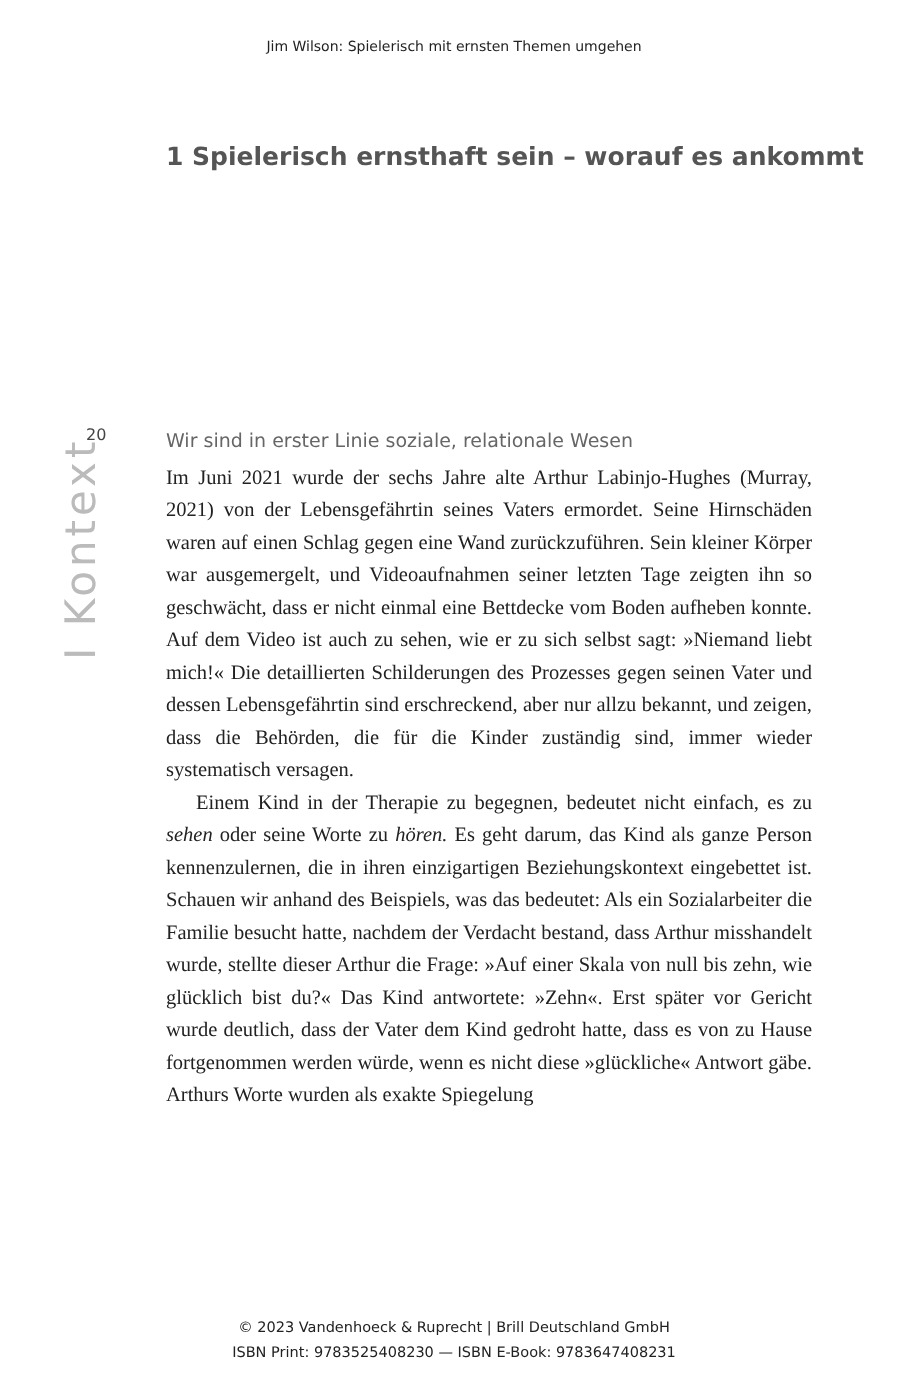Jim Wilson: Spielerisch mit ernsten Themen umgehen
1 Spielerisch ernsthaft sein – worauf es ankommt
20
I Kontext
Wir sind in erster Linie soziale, relationale Wesen
Im Juni 2021 wurde der sechs Jahre alte Arthur Labinjo-Hughes (Murray, 2021) von der Lebensgefährtin seines Vaters ermordet. Seine Hirnschäden waren auf einen Schlag gegen eine Wand zurückzuführen. Sein kleiner Körper war ausgemergelt, und Videoaufnahmen seiner letzten Tage zeigten ihn so geschwächt, dass er nicht einmal eine Bettdecke vom Boden aufheben konnte. Auf dem Video ist auch zu sehen, wie er zu sich selbst sagt: »Niemand liebt mich!« Die detaillierten Schilderungen des Prozesses gegen seinen Vater und dessen Lebensgefährtin sind erschreckend, aber nur allzu bekannt, und zeigen, dass die Behörden, die für die Kinder zuständig sind, immer wieder systematisch versagen.
Einem Kind in der Therapie zu begegnen, bedeutet nicht einfach, es zu sehen oder seine Worte zu hören. Es geht darum, das Kind als ganze Person kennenzulernen, die in ihren einzigartigen Beziehungskontext eingebettet ist. Schauen wir anhand des Beispiels, was das bedeutet: Als ein Sozialarbeiter die Familie besucht hatte, nachdem der Verdacht bestand, dass Arthur misshandelt wurde, stellte dieser Arthur die Frage: »Auf einer Skala von null bis zehn, wie glücklich bist du?« Das Kind antwortete: »Zehn«. Erst später vor Gericht wurde deutlich, dass der Vater dem Kind gedroht hatte, dass es von zu Hause fortgenommen werden würde, wenn es nicht diese »glückliche« Antwort gäbe. Arthurs Worte wurden als exakte Spiegelung
© 2023 Vandenhoeck & Ruprecht | Brill Deutschland GmbH
ISBN Print: 9783525408230 — ISBN E-Book: 9783647408231